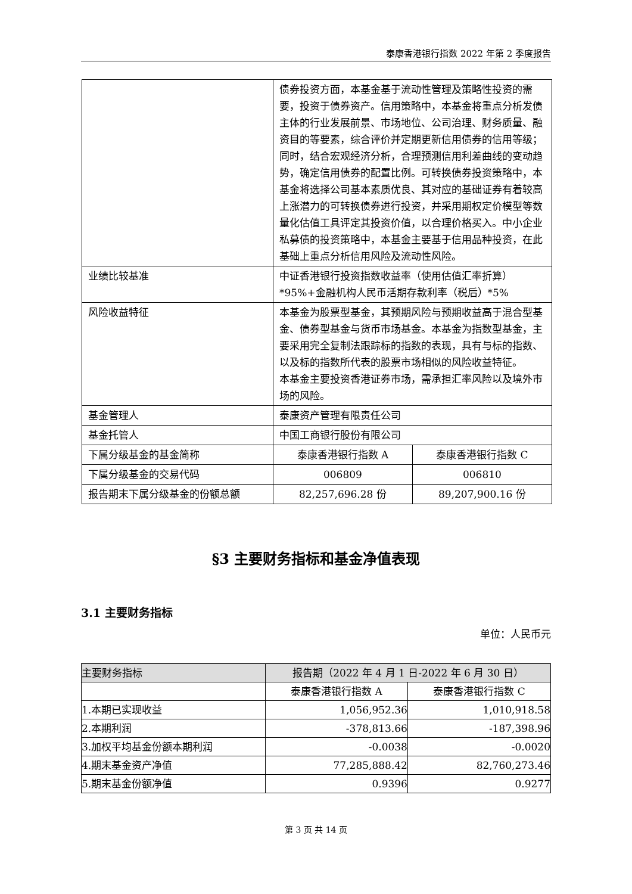泰康香港银行指数 2022 年第 2 季度报告
| | 债券投资方面，本基金基于流动性管理及策略性投资的需要，投资于债券资产。信用策略中，本基金将重点分析发债主体的行业发展前景、市场地位、公司治理、财务质量、融资目的等要素，综合评价并定期更新信用债券的信用等级；同时，结合宏观经济分析，合理预测信用利差曲线的变动趋势，确定信用债券的配置比例。可转换债券投资策略中，本基金将选择公司基本素质优良、其对应的基础证券有着较高上涨潜力的可转换债券进行投资，并采用期权定价模型等数量化估值工具评定其投资价值，以合理价格买入。中小企业私募债的投资策略中，本基金主要基于信用品种投资，在此基础上重点分析信用风险及流动性风险。 | |
| 业绩比较基准 | 中证香港银行投资指数收益率（使用估值汇率折算）*95%+金融机构人民币活期存款利率（税后）*5% | |
| 风险收益特征 | 本基金为股票型基金，其预期风险与预期收益高于混合型基金、债券型基金与货币市场基金。本基金为指数型基金，主要采用完全复制法跟踪标的指数的表现，具有与标的指数、以及标的指数所代表的股票市场相似的风险收益特征。 本基金主要投资香港证券市场，需承担汇率风险以及境外市场的风险。 | |
| 基金管理人 | 泰康资产管理有限责任公司 | |
| 基金托管人 | 中国工商银行股份有限公司 | |
| 下属分级基金的基金简称 | 泰康香港银行指数 A | 泰康香港银行指数 C |
| 下属分级基金的交易代码 | 006809 | 006810 |
| 报告期末下属分级基金的份额总额 | 82,257,696.28 份 | 89,207,900.16 份 |
§3 主要财务指标和基金净值表现
3.1 主要财务指标
单位：人民币元
| 主要财务指标 | 报告期（2022 年 4 月 1 日-2022 年 6 月 30 日） | |
| --- | --- | --- |
| | 泰康香港银行指数 A | 泰康香港银行指数 C |
| 1.本期已实现收益 | 1,056,952.36 | 1,010,918.58 |
| 2.本期利润 | -378,813.66 | -187,398.96 |
| 3.加权平均基金份额本期利润 | -0.0038 | -0.0020 |
| 4.期末基金资产净值 | 77,285,888.42 | 82,760,273.46 |
| 5.期末基金份额净值 | 0.9396 | 0.9277 |
第 3 页 共 14 页